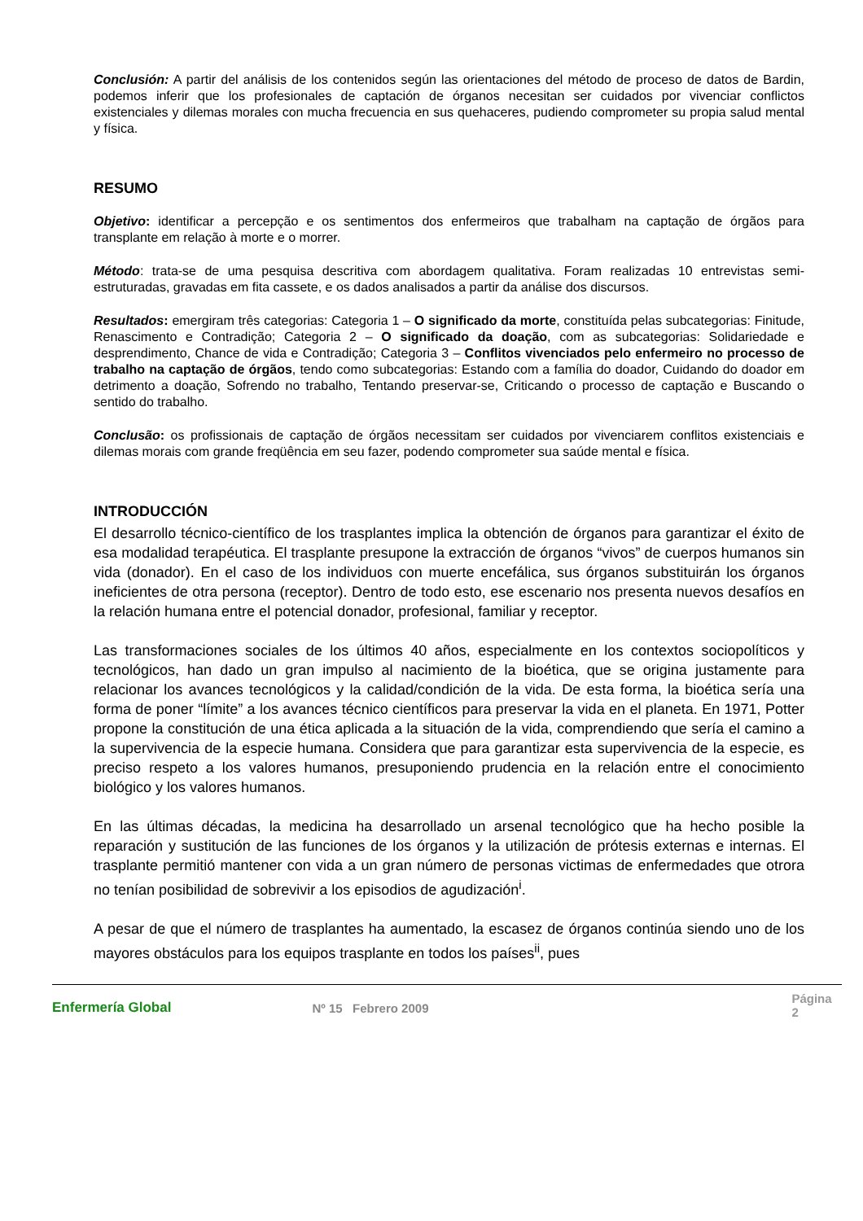Conclusión: A partir del análisis de los contenidos según las orientaciones del método de proceso de datos de Bardin, podemos inferir que los profesionales de captación de órganos necesitan ser cuidados por vivenciar conflictos existenciales y dilemas morales con mucha frecuencia en sus quehaceres, pudiendo comprometer su propia salud mental y física.
RESUMO
Objetivo: identificar a percepção e os sentimentos dos enfermeiros que trabalham na captação de órgãos para transplante em relação à morte e o morrer.
Método: trata-se de uma pesquisa descritiva com abordagem qualitativa. Foram realizadas 10 entrevistas semi-estruturadas, gravadas em fita cassete, e os dados analisados a partir da análise dos discursos.
Resultados: emergiram três categorias: Categoria 1 – O significado da morte, constituída pelas subcategorias: Finitude, Renascimento e Contradição; Categoria 2 – O significado da doação, com as subcategorias: Solidariedade e desprendimento, Chance de vida e Contradição; Categoria 3 – Conflitos vivenciados pelo enfermeiro no processo de trabalho na captação de órgãos, tendo como subcategorias: Estando com a família do doador, Cuidando do doador em detrimento a doação, Sofrendo no trabalho, Tentando preservar-se, Criticando o processo de captação e Buscando o sentido do trabalho.
Conclusão: os profissionais de captação de órgãos necessitam ser cuidados por vivenciarem conflitos existenciais e dilemas morais com grande freqüência em seu fazer, podendo comprometer sua saúde mental e física.
INTRODUCCIÓN
El desarrollo técnico-científico de los trasplantes implica la obtención de órganos para garantizar el éxito de esa modalidad terapéutica. El trasplante presupone la extracción de órganos “vivos” de cuerpos humanos sin vida (donador). En el caso de los individuos con muerte encefálica, sus órganos substituirán los órganos ineficientes de otra persona (receptor). Dentro de todo esto, ese escenario nos presenta nuevos desafíos en la relación humana entre el potencial donador, profesional, familiar y receptor.
Las transformaciones sociales de los últimos 40 años, especialmente en los contextos sociopolíticos y tecnológicos, han dado un gran impulso al nacimiento de la bioética, que se origina justamente para relacionar los avances tecnológicos y la calidad/condición de la vida. De esta forma, la bioética sería una forma de poner “límite” a los avances técnico científicos para preservar la vida en el planeta. En 1971, Potter propone la constitución de una ética aplicada a la situación de la vida, comprendiendo que sería el camino a la supervivencia de la especie humana. Considera que para garantizar esta supervivencia de la especie, es preciso respeto a los valores humanos, presuponiendo prudencia en la relación entre el conocimiento biológico y los valores humanos.
En las últimas décadas, la medicina ha desarrollado un arsenal tecnológico que ha hecho posible la reparación y sustitución de las funciones de los órganos y la utilización de prótesis externas e internas. El trasplante permitió mantener con vida a un gran número de personas victimas de enfermedades que otrora no tenían posibilidad de sobrevivir a los episodios de agudización<sup>i</sup>.
A pesar de que el número de trasplantes ha aumentado, la escasez de órganos continúa siendo uno de los mayores obstáculos para los equipos trasplante en todos los países<sup>ii</sup>, pues
Enfermería Global Nº 15 Febrero 2009
Página 2